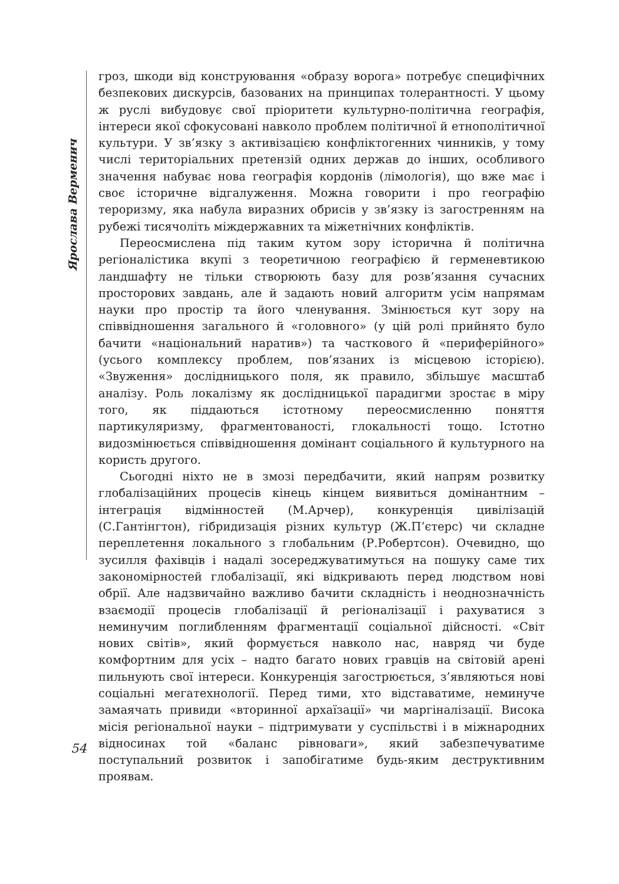Ярослава Верменич
гроз, шкоди від конструювання «образу ворога» потребує специфічних безпекових дискурсів, базованих на принципах толерантності. У цьому ж руслі вибудовує свої пріоритети культурно-політична географія, інтереси якої сфокусовані навколо проблем політичної й етнополітичної культури. У зв’язку з активізацією конфліктогенних чинників, у тому числі територіальних претензій одних держав до інших, особливого значення набуває нова географія кордонів (лімологія), що вже має і своє історичне відгалуження. Можна говорити і про географію тероризму, яка набула виразних обрисів у зв’язку із загостренням на рубежі тисячоліть міждержавних та міжетнічних конфліктів.
Переосмислена під таким кутом зору історична й політична регіоналістика вкупі з теоретичною географією й герменевтикою ландшафту не тільки створюють базу для розв’язання сучасних просторових завдань, але й задають новий алгоритм усім напрямам науки про простір та його членування. Змінюється кут зору на співвідношення загального й «головного» (у цій ролі прийнято було бачити «національний наратив») та часткового й «периферійного» (усього комплексу проблем, пов’язаних із місцевою історією). «Звуження» дослідницького поля, як правило, збільшує масштаб аналізу. Роль локалізму як дослідницької парадигми зростає в міру того, як піддаються істотному переосмисленню поняття партикуляризму, фрагментованості, глокальності тощо. Істотно видозмінюється співвідношення домінант соціального й культурного на користь другого.
Сьогодні ніхто не в змозі передбачити, який напрям розвитку глобалізаційних процесів кінець кінцем виявиться домінантним – інтеграція відмінностей (М.Арчер), конкуренція цивілізацій (С.Гантінгтон), гібридизація різних культур (Ж.П’єтерс) чи складне переплетення локального з глобальним (Р.Робертсон). Очевидно, що зусилля фахівців і надалі зосереджуватимуться на пошуку саме тих закономірностей глобалізації, які відкривають перед людством нові обрії. Але надзвичайно важливо бачити складність і неоднозначність взаємодії процесів глобалізації й регіоналізації і рахуватися з неминучим поглибленням фрагментації соціальної дійсності. «Світ нових світів», який формується навколо нас, навряд чи буде комфортним для усіх – надто багато нових гравців на світовій арені пильнують свої інтереси. Конкуренція загострюється, з’являються нові соціальні мегатехнології. Перед тими, хто відставатиме, неминуче замаячать привиди «вторинної архаїзації» чи маргіналізації. Висока місія регіональної науки – підтримувати у суспільстві і в міжнародних відносинах той «баланс рівноваги», який забезпечуватиме поступальний розвиток і запобігатиме будь-яким деструктивним проявам.
54